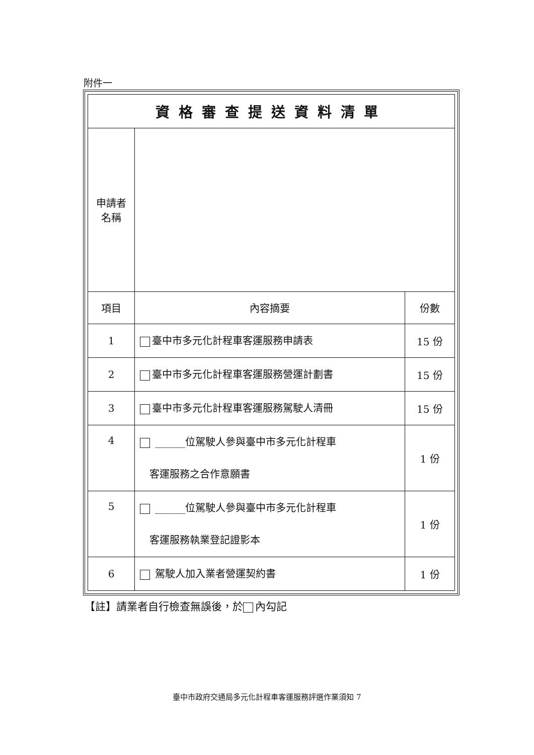附件一
| 資格審查提送資料清單 | | |
| --- | --- | --- |
| 申請者 名稱 | | |
| 項目 | 內容摘要 | 份數 |
| 1 | 臺中市多元化計程車客運服務申請表 | 15 份 |
| 2 | 臺中市多元化計程車客運服務營運計劃書 | 15 份 |
| 3 | 臺中市多元化計程車客運服務駕駛人清冊 | 15 份 |
| 4 | ______位駕駛人參與臺中市多元化計程車 客運服務之合作意願書 | 1 份 |
| 5 | ______位駕駛人參與臺中市多元化計程車 客運服務執業登記證影本 | 1 份 |
| 6 | 駕駛人加入業者營運契約書 | 1 份 |
【註】請業者自行檢查無誤後，於 內勾記
臺中市政府交通局多元化計程車客運服務評選作業須知 7